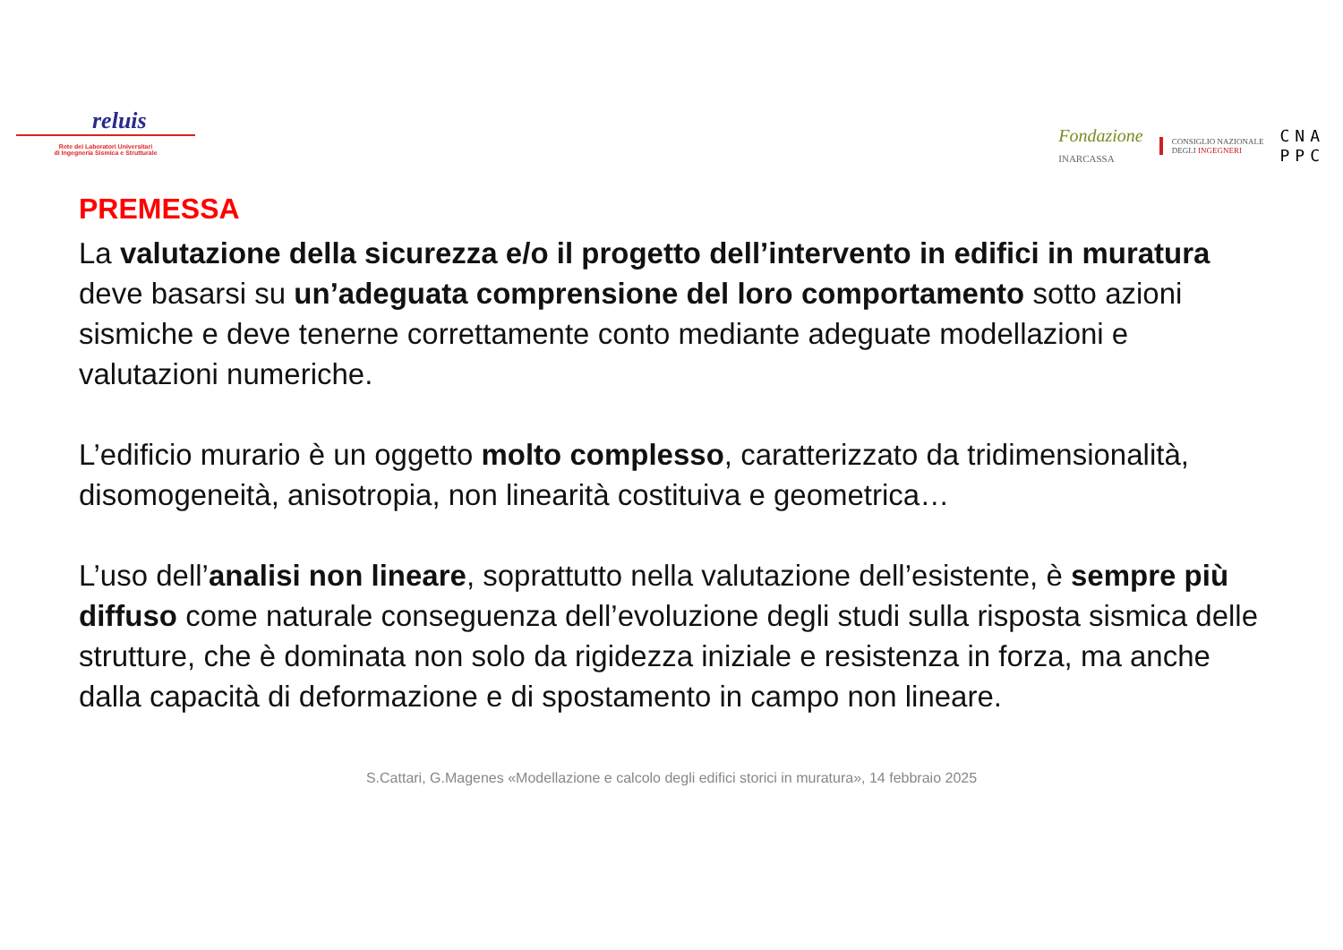reluis
Rete dei Laboratori Universitari
di Ingegneria Sismica e Strutturale
Fondazione
INARCASSA
CONSIGLIO NAZIONALE
DEGLI INGEGNERI
CNA
PPC
PREMESSA
La valutazione della sicurezza e/o il progetto dell’intervento in edifici in muratura deve basarsi su un’adeguata comprensione del loro comportamento sotto azioni sismiche e deve tenerne correttamente conto mediante adeguate modellazioni e valutazioni numeriche.
L’edificio murario è un oggetto molto complesso, caratterizzato da tridimensionalità, disomogeneità, anisotropia, non linearità costituiva e geometrica…
L’uso dell’analisi non lineare, soprattutto nella valutazione dell’esistente, è sempre più diffuso come naturale conseguenza dell’evoluzione degli studi sulla risposta sismica delle strutture, che è dominata non solo da rigidezza iniziale e resistenza in forza, ma anche dalla capacità di deformazione e di spostamento in campo non lineare.
S.Cattari, G.Magenes «Modellazione e calcolo degli edifici storici in muratura», 14 febbraio 2025